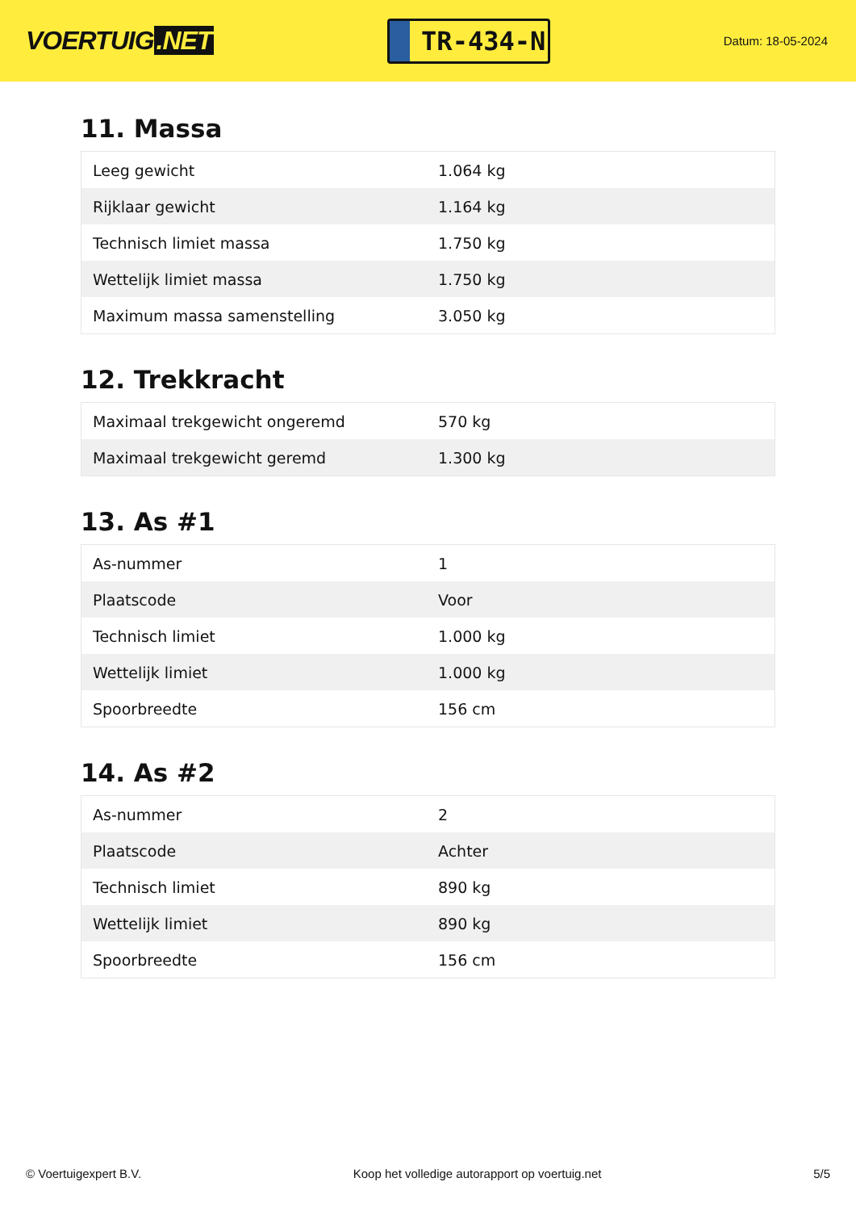VOERTUIG.NET
TR-434-N
Datum: 18-05-2024
11. Massa
| Leeg gewicht | 1.064 kg |
| Rijklaar gewicht | 1.164 kg |
| Technisch limiet massa | 1.750 kg |
| Wettelijk limiet massa | 1.750 kg |
| Maximum massa samenstelling | 3.050 kg |
12. Trekkracht
| Maximaal trekgewicht ongeremd | 570 kg |
| Maximaal trekgewicht geremd | 1.300 kg |
13. As #1
| As-nummer | 1 |
| Plaatscode | Voor |
| Technisch limiet | 1.000 kg |
| Wettelijk limiet | 1.000 kg |
| Spoorbreedte | 156 cm |
14. As #2
| As-nummer | 2 |
| Plaatscode | Achter |
| Technisch limiet | 890 kg |
| Wettelijk limiet | 890 kg |
| Spoorbreedte | 156 cm |
© Voertuigexpert B.V. Koop het volledige autorapport op voertuig.net 5/5